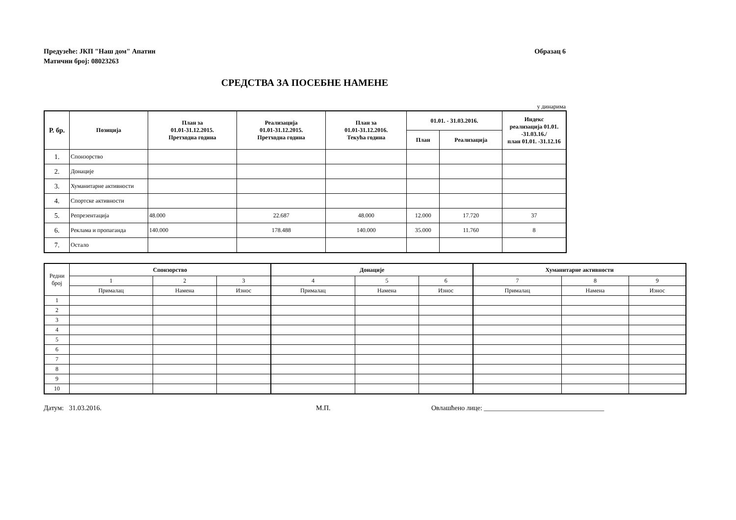Предузеће: ЈКП "Наш дом" Апатин
Матични број: 08023263
Образац 6
СРЕДСТВА ЗА ПОСЕБНЕ НАМЕНЕ
у динарима
| Р. бр. | Позиција | План за 01.01-31.12.2015. Претходна година | Реализација 01.01-31.12.2015. Претходна година | План за 01.01-31.12.2016. Текућа година | 01.01. - 31.03.2016. | | Индекс реализација 01.01. -31.03.16./ план 01.01. -31.12.16 |
| --- | --- | --- | --- | --- | --- | --- | --- |
| | | | | | План | Реализација | |
| 1. | Спонзорство | | | | | | |
| 2. | Донације | | | | | | |
| 3. | Хуманитарне активности | | | | | | |
| 4. | Спортске активности | | | | | | |
| 5. | Репрезентација | 48.000 | 22.687 | 48.000 | 12.000 | 17.720 | 37 |
| 6. | Реклама и пропаганда | 140.000 | 178.488 | 140.000 | 35.000 | 11.760 | 8 |
| 7. | Остало | | | | | | |
| Редни број | Спонзорство | | | Донације | | | Хуманитарне активности | | |
| | 1 | 2 | 3 | 4 | 5 | 6 | 7 | 8 | 9 |
| | Прималац | Намена | Износ | Прималац | Намена | Износ | Прималац | Намена | Износ |
| 1 | | | | | | | | | |
| 2 | | | | | | | | | |
| 3 | | | | | | | | | |
| 4 | | | | | | | | | |
| 5 | | | | | | | | | |
| 6 | | | | | | | | | |
| 7 | | | | | | | | | |
| 8 | | | | | | | | | |
| 9 | | | | | | | | | |
| 10 | | | | | | | | | |
Датум: 31.03.2016. М.П. Овлашћено лице: ___________________________________